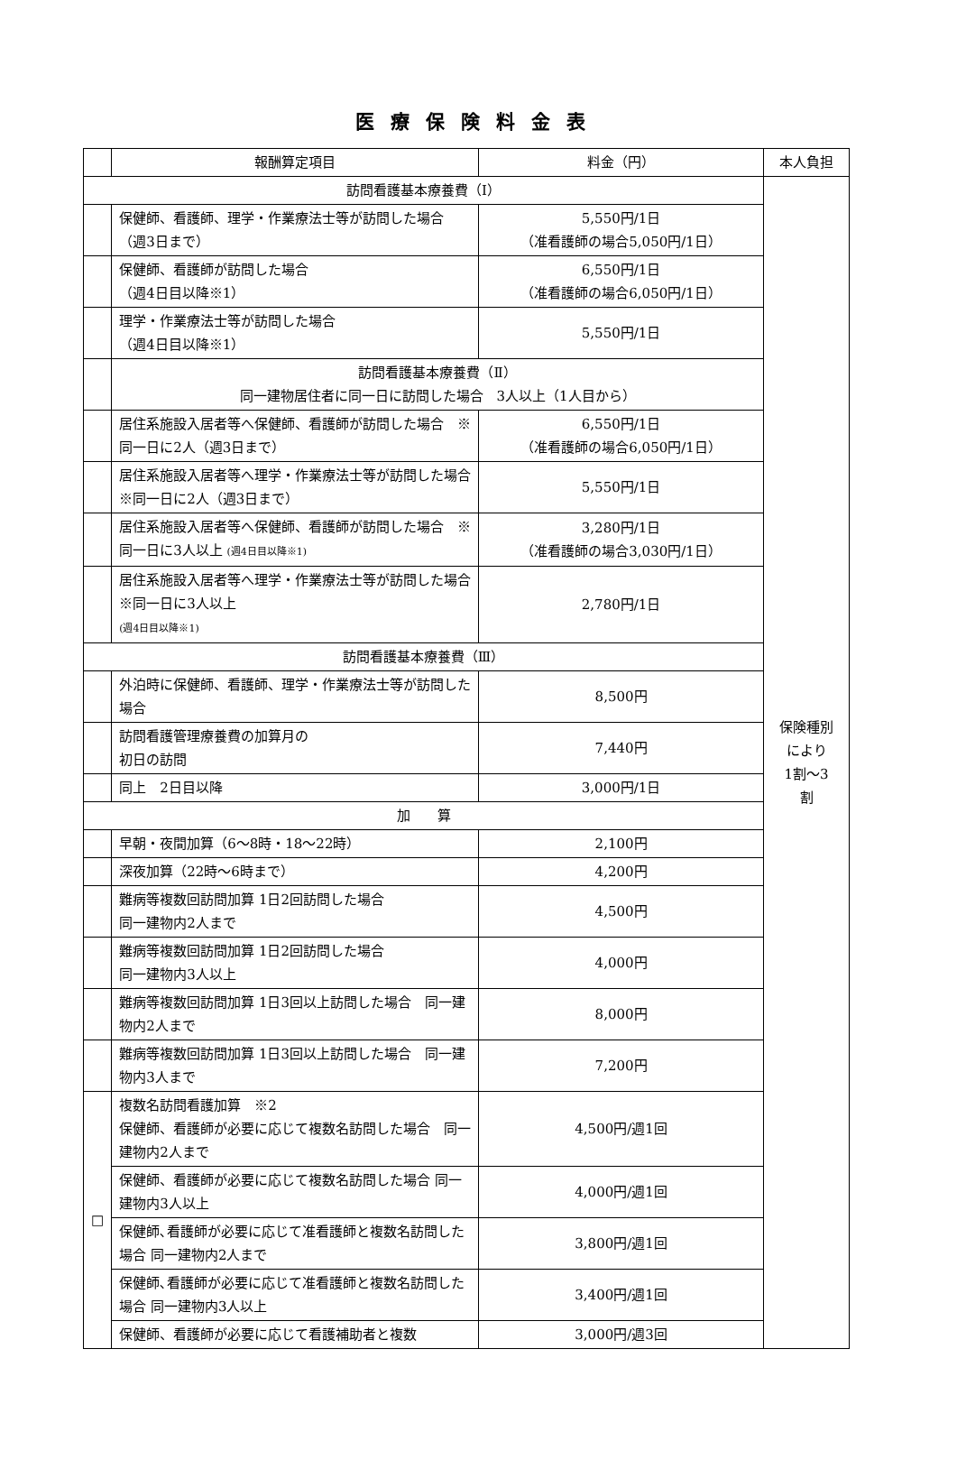医療保険料金表
| | 報酬算定項目 | 料金（円） | 本人負担 |
| --- | --- | --- | --- |
| 訪問看護基本療養費（Ⅰ） | | | 保険種別 により 1割〜3 割 |
| | 保健師、看護師、理学・作業療法士等が訪問した場合 （週3日まで） | 5,550円/1日 （准看護師の場合5,050円/1日） | |
| | 保健師、看護師が訪問した場合 （週4日目以降※1） | 6,550円/1日 （准看護師の場合6,050円/1日） | |
| | 理学・作業療法士等が訪問した場合 （週4日目以降※1） | 5,550円/1日 | |
| | 訪問看護基本療養費（Ⅱ） 同一建物居住者に同一日に訪問した場合 3人以上（1人目から） | | |
| | 居住系施設入居者等へ保健師、看護師が訪問した場合 ※同一日に2人（週3日まで） | 6,550円/1日 （准看護師の場合6,050円/1日） | |
| | 居住系施設入居者等へ理学・作業療法士等が訪問した場合 ※同一日に2人（週3日まで） | 5,550円/1日 | |
| | 居住系施設入居者等へ保健師、看護師が訪問した場合 ※同一日に3人以上 (週4日目以降※1) | 3,280円/1日 （准看護師の場合3,030円/1日） | |
| | 居住系施設入居者等へ理学・作業療法士等が訪問した場合 ※同一日に3人以上 (週4日目以降※1) | 2,780円/1日 | |
| 訪問看護基本療養費（Ⅲ） | | | |
| | 外泊時に保健師、看護師、理学・作業療法士等が訪問した場合 | 8,500円 | |
| | 訪問看護管理療養費の加算月の 初日の訪問 | 7,440円 | |
| | 同上 2日目以降 | 3,000円/1日 | |
| 加 算 | | | |
| | 早朝・夜間加算（6〜8時・18〜22時） | 2,100円 | |
| | 深夜加算（22時〜6時まで） | 4,200円 | |
| | 難病等複数回訪問加算 1日2回訪問した場合 同一建物内2人まで | 4,500円 | |
| | 難病等複数回訪問加算 1日2回訪問した場合 同一建物内3人以上 | 4,000円 | |
| | 難病等複数回訪問加算 1日3回以上訪問した場合 同一建物内2人まで | 8,000円 | |
| | 難病等複数回訪問加算 1日3回以上訪問した場合 同一建物内3人まで | 7,200円 | |
| □ | 複数名訪問看護加算 ※2 保健師、看護師が必要に応じて複数名訪問した場合 同一建物内2人まで | 4,500円/週1回 | |
| | 保健師、看護師が必要に応じて複数名訪問した場合 同一建物内3人以上 | 4,000円/週1回 | |
| | 保健師､看護師が必要に応じて准看護師と複数名訪問した場合 同一建物内2人まで | 3,800円/週1回 | |
| | 保健師､看護師が必要に応じて准看護師と複数名訪問した場合 同一建物内3人以上 | 3,400円/週1回 | |
| | 保健師、看護師が必要に応じて看護補助者と複数 | 3,000円/週3回 | |